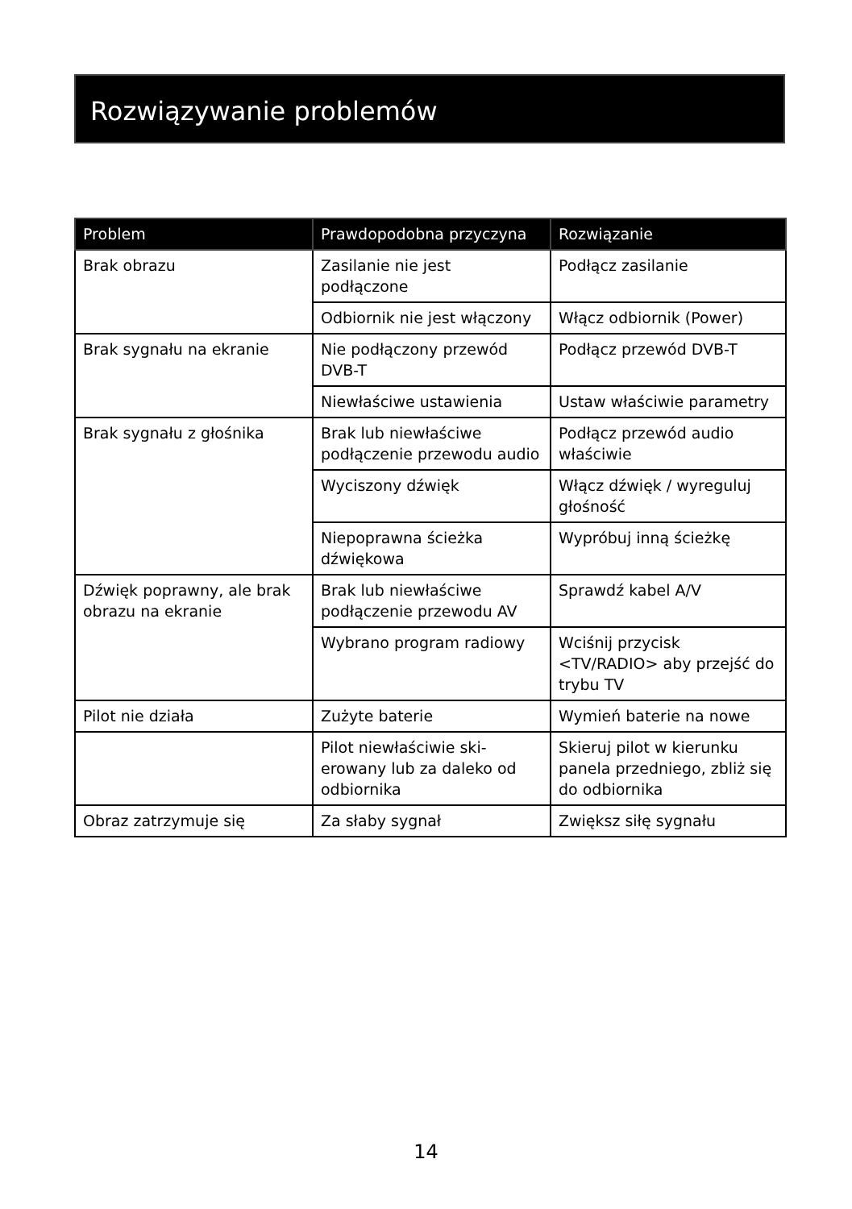Rozwiązywanie problemów
| Problem | Prawdopodobna przyczyna | Rozwiązanie |
| --- | --- | --- |
| Brak obrazu | Zasilanie nie jest podłączone | Podłącz zasilanie |
| | Odbiornik nie jest włączony | Włącz odbiornik (Power) |
| Brak sygnału na ekranie | Nie podłączony przewód DVB-T | Podłącz przewód DVB-T |
| | Niewłaściwe ustawienia | Ustaw właściwie parametry |
| Brak sygnału z głośnika | Brak lub niewłaściwe podłączenie przewodu audio | Podłącz przewód audio właściwie |
| | Wyciszony dźwięk | Włącz dźwięk / wyreguluj głośność |
| | Niepoprawna ścieżka dźwiękowa | Wypróbuj inną ścieżkę |
| Dźwięk poprawny, ale brak obrazu na ekranie | Brak lub niewłaściwe podłączenie przewodu AV | Sprawdź kabel A/V |
| | Wybrano program radiowy | Wciśnij przycisk <TV/RADIO> aby przejść do trybu TV |
| Pilot nie działa | Zużyte baterie | Wymień baterie na nowe |
| | Pilot niewłaściwie ski-erowany lub za daleko od odbiornika | Skieruj pilot w kierunku panela przedniego, zbliż się do odbiornika |
| Obraz zatrzymuje się | Za słaby sygnał | Zwiększ siłę sygnału |
14